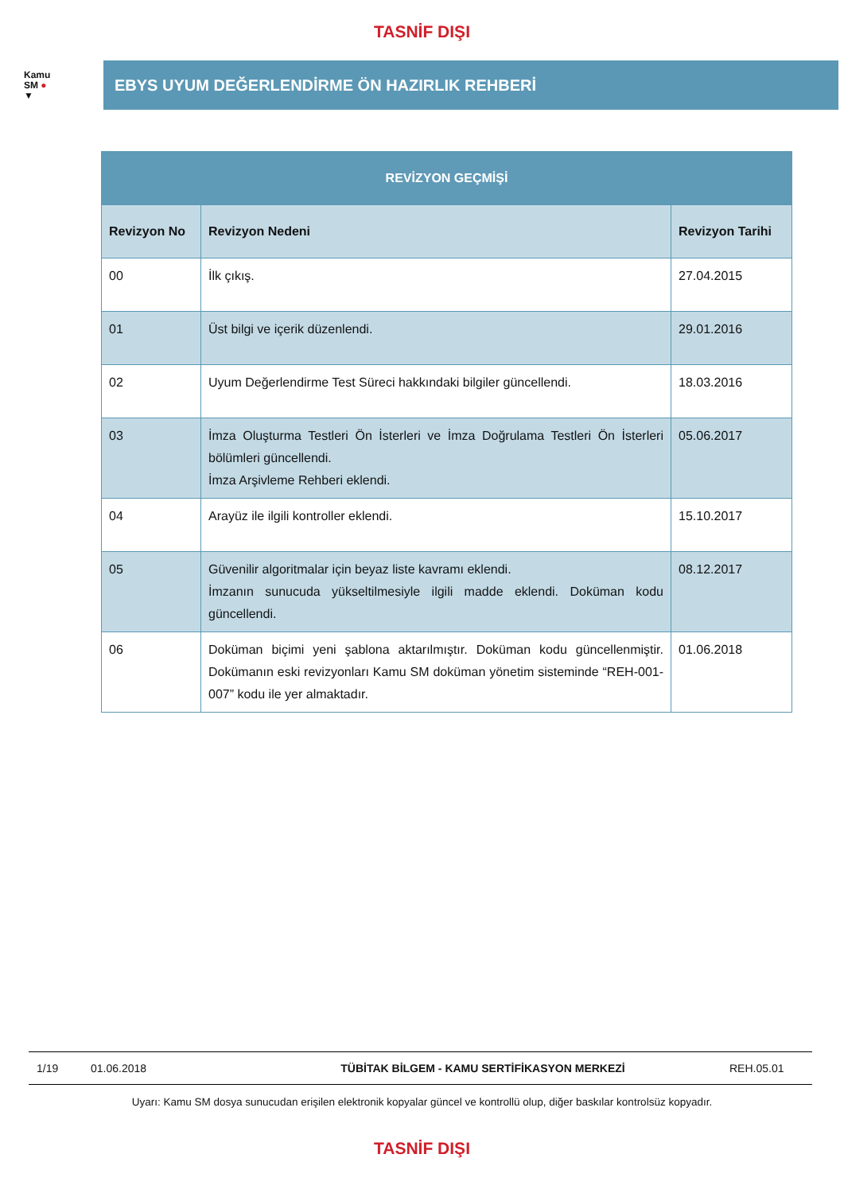TASNİF DIŞI
Kamu
SM ●
▼
EBYS UYUM DEĞERLENDİRME ÖN HAZIRLIK REHBERİ
| REVİZYON GEÇMİŞİ | | |
| --- | --- | --- |
| Revizyon No | Revizyon Nedeni | Revizyon Tarihi |
| 00 | İlk çıkış. | 27.04.2015 |
| 01 | Üst bilgi ve içerik düzenlendi. | 29.01.2016 |
| 02 | Uyum Değerlendirme Test Süreci hakkındaki bilgiler güncellendi. | 18.03.2016 |
| 03 | İmza Oluşturma Testleri Ön İsterleri ve İmza Doğrulama Testleri Ön İsterleri bölümleri güncellendi. İmza Arşivleme Rehberi eklendi. | 05.06.2017 |
| 04 | Arayüz ile ilgili kontroller eklendi. | 15.10.2017 |
| 05 | Güvenilir algoritmalar için beyaz liste kavramı eklendi. İmzanın sunucuda yükseltilmesiyle ilgili madde eklendi. Doküman kodu güncellendi. | 08.12.2017 |
| 06 | Doküman biçimi yeni şablona aktarılmıştır. Doküman kodu güncellenmiştir. Dokümanın eski revizyonları Kamu SM doküman yönetim sisteminde “REH-001-007” kodu ile yer almaktadır. | 01.06.2018 |
1/19 01.06.2018 TÜBİTAK BİLGEM - KAMU SERTİFİKASYON MERKEZİ REH.05.01
Uyarı: Kamu SM dosya sunucudan erişilen elektronik kopyalar güncel ve kontrollü olup, diğer baskılar kontrolsüz kopyadır.
TASNİF DIŞI